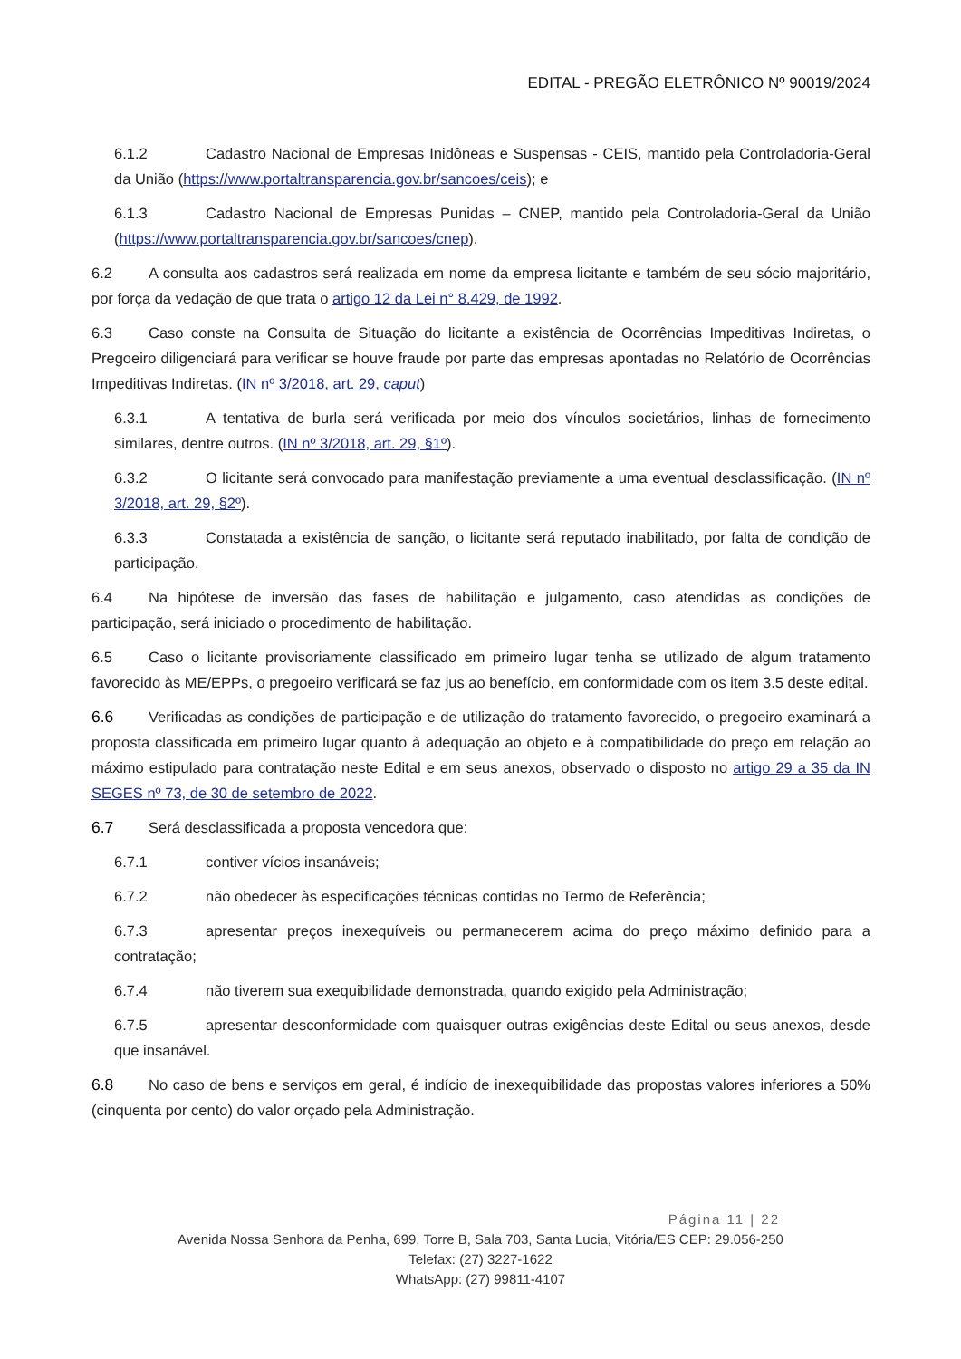EDITAL - PREGÃO ELETRÔNICO Nº 90019/2024
6.1.2 Cadastro Nacional de Empresas Inidôneas e Suspensas - CEIS, mantido pela Controladoria-Geral da União (https://www.portaltransparencia.gov.br/sancoes/ceis); e
6.1.3 Cadastro Nacional de Empresas Punidas – CNEP, mantido pela Controladoria-Geral da União (https://www.portaltransparencia.gov.br/sancoes/cnep).
6.2 A consulta aos cadastros será realizada em nome da empresa licitante e também de seu sócio majoritário, por força da vedação de que trata o artigo 12 da Lei n° 8.429, de 1992.
6.3 Caso conste na Consulta de Situação do licitante a existência de Ocorrências Impeditivas Indiretas, o Pregoeiro diligenciará para verificar se houve fraude por parte das empresas apontadas no Relatório de Ocorrências Impeditivas Indiretas. (IN nº 3/2018, art. 29, caput)
6.3.1 A tentativa de burla será verificada por meio dos vínculos societários, linhas de fornecimento similares, dentre outros. (IN nº 3/2018, art. 29, §1º).
6.3.2 O licitante será convocado para manifestação previamente a uma eventual desclassificação. (IN nº 3/2018, art. 29, §2º).
6.3.3 Constatada a existência de sanção, o licitante será reputado inabilitado, por falta de condição de participação.
6.4 Na hipótese de inversão das fases de habilitação e julgamento, caso atendidas as condições de participação, será iniciado o procedimento de habilitação.
6.5 Caso o licitante provisoriamente classificado em primeiro lugar tenha se utilizado de algum tratamento favorecido às ME/EPPs, o pregoeiro verificará se faz jus ao benefício, em conformidade com os item 3.5 deste edital.
6.6 Verificadas as condições de participação e de utilização do tratamento favorecido, o pregoeiro examinará a proposta classificada em primeiro lugar quanto à adequação ao objeto e à compatibilidade do preço em relação ao máximo estipulado para contratação neste Edital e em seus anexos, observado o disposto no artigo 29 a 35 da IN SEGES nº 73, de 30 de setembro de 2022.
6.7 Será desclassificada a proposta vencedora que:
6.7.1 contiver vícios insanáveis;
6.7.2 não obedecer às especificações técnicas contidas no Termo de Referência;
6.7.3 apresentar preços inexequíveis ou permanecerem acima do preço máximo definido para a contratação;
6.7.4 não tiverem sua exequibilidade demonstrada, quando exigido pela Administração;
6.7.5 apresentar desconformidade com quaisquer outras exigências deste Edital ou seus anexos, desde que insanável.
6.8 No caso de bens e serviços em geral, é indício de inexequibilidade das propostas valores inferiores a 50% (cinquenta por cento) do valor orçado pela Administração.
Página 11 | 22
Avenida Nossa Senhora da Penha, 699, Torre B, Sala 703, Santa Lucia, Vitória/ES CEP: 29.056-250
Telefax: (27) 3227-1622
WhatsApp: (27) 99811-4107